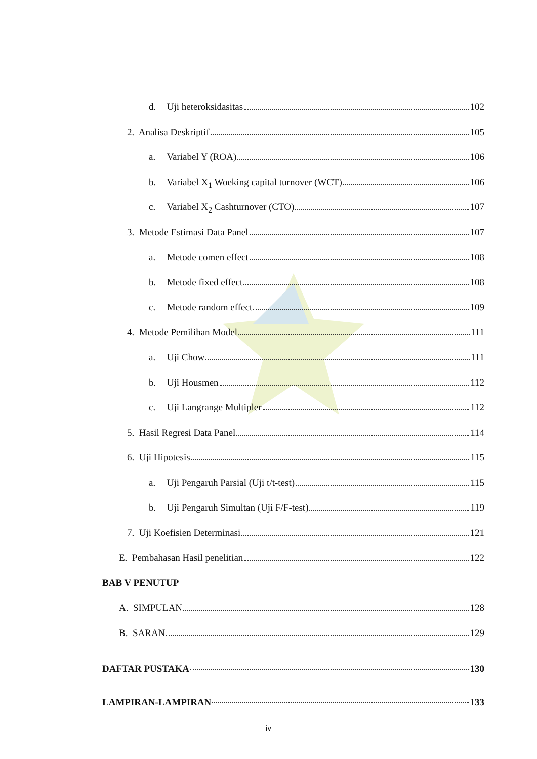d. Uji heteroksidasitas 102
2. Analisa Deskriptif 105
a. Variabel Y (ROA) 106
b. Variabel X<sub>1</sub> Woeking capital turnover (WCT) 106
c. Variabel X<sub>2</sub> Cashturnover (CTO) 107
3. Metode Estimasi Data Panel 107
a. Metode comen effect 108
b. Metode fixed effect 108
c. Metode random effect 109
4. Metode Pemilihan Model 111
a. Uji Chow 111
b. Uji Housmen 112
c. Uji Langrange Multipler 112
5. Hasil Regresi Data Panel 114
6. Uji Hipotesis 115
a. Uji Pengaruh Parsial (Uji t/t-test) 115
b. Uji Pengaruh Simultan (Uji F/F-test) 119
7. Uji Koefisien Determinasi 121
E. Pembahasan Hasil penelitian 122
BAB V PENUTUP
A. SIMPULAN 128
B. SARAN 129
DAFTAR PUSTAKA 130
LAMPIRAN-LAMPIRAN 133
iv